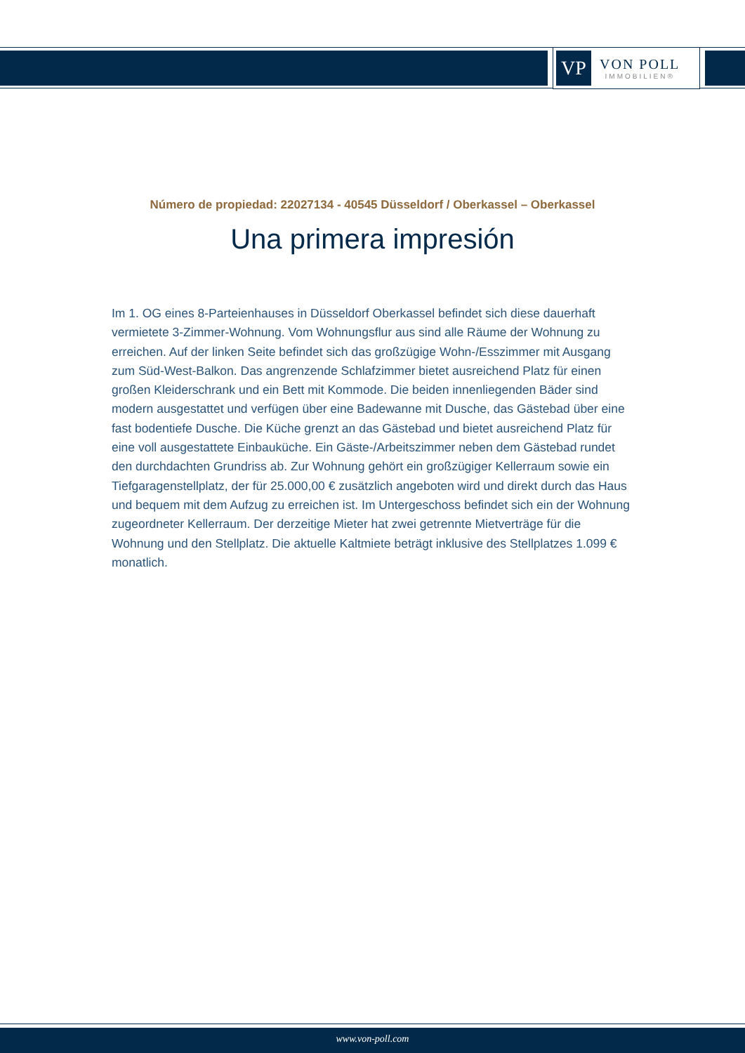VP
VON POLL
IMMOBILIEN®
Número de propiedad: 22027134 - 40545 Düsseldorf / Oberkassel – Oberkassel
Una primera impresión
Im 1. OG eines 8-Parteienhauses in Düsseldorf Oberkassel befindet sich diese dauerhaft vermietete 3-Zimmer-Wohnung. Vom Wohnungsflur aus sind alle Räume der Wohnung zu erreichen. Auf der linken Seite befindet sich das großzügige Wohn-/Esszimmer mit Ausgang zum Süd-West-Balkon. Das angrenzende Schlafzimmer bietet ausreichend Platz für einen großen Kleiderschrank und ein Bett mit Kommode. Die beiden innenliegenden Bäder sind modern ausgestattet und verfügen über eine Badewanne mit Dusche, das Gästebad über eine fast bodentiefe Dusche. Die Küche grenzt an das Gästebad und bietet ausreichend Platz für eine voll ausgestattete Einbauküche. Ein Gäste-/Arbeitszimmer neben dem Gästebad rundet den durchdachten Grundriss ab. Zur Wohnung gehört ein großzügiger Kellerraum sowie ein Tiefgaragenstellplatz, der für 25.000,00 € zusätzlich angeboten wird und direkt durch das Haus und bequem mit dem Aufzug zu erreichen ist. Im Untergeschoss befindet sich ein der Wohnung zugeordneter Kellerraum. Der derzeitige Mieter hat zwei getrennte Mietverträge für die Wohnung und den Stellplatz. Die aktuelle Kaltmiete beträgt inklusive des Stellplatzes 1.099 € monatlich.
www.von-poll.com